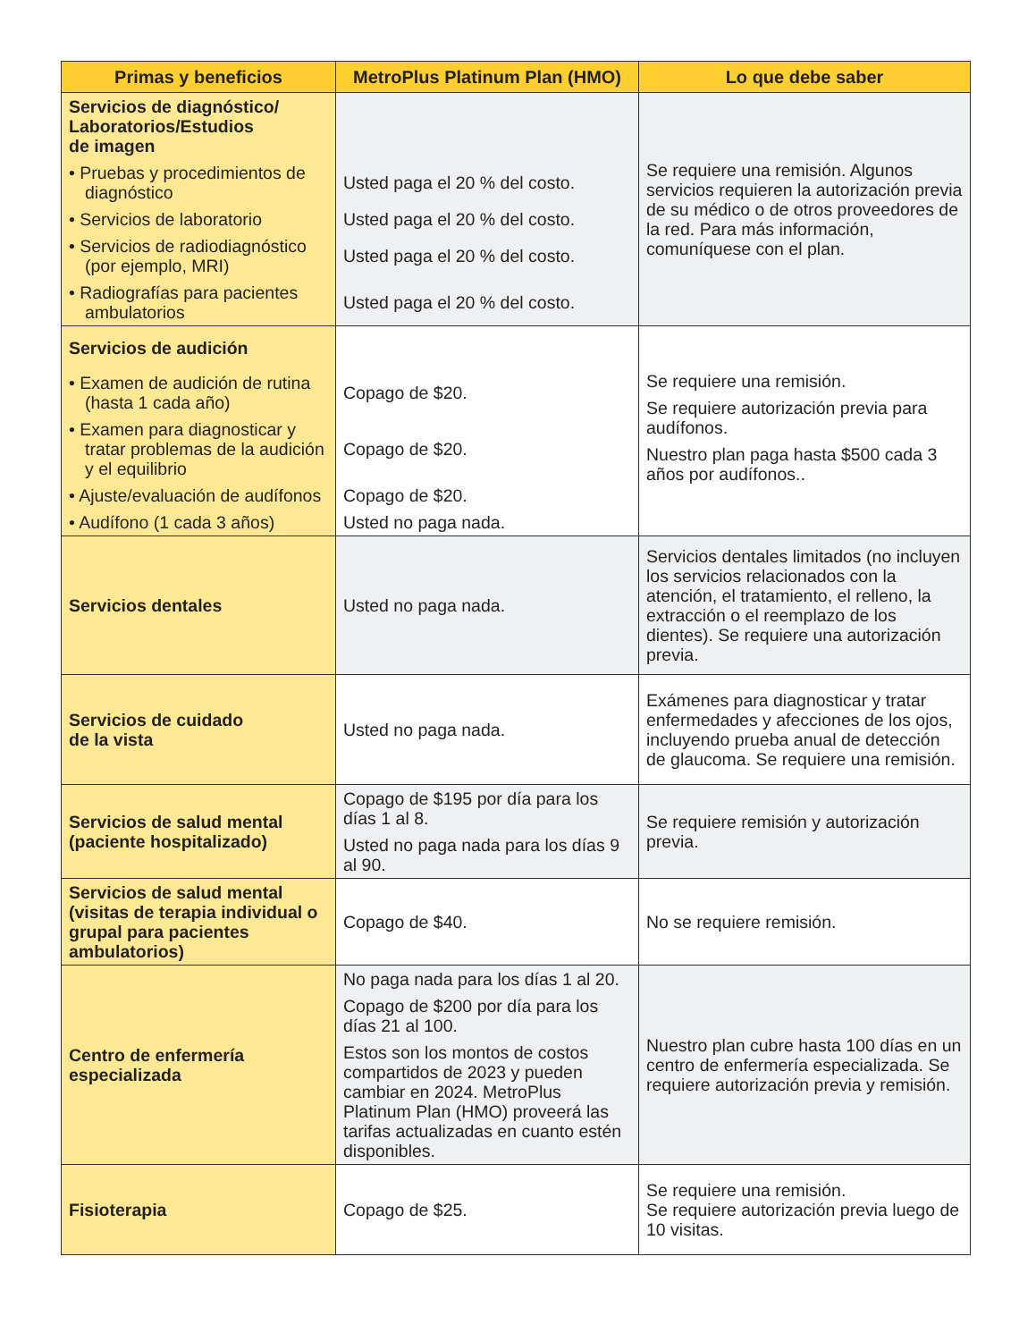| Primas y beneficios | MetroPlus Platinum Plan (HMO) | Lo que debe saber |
| --- | --- | --- |
| Servicios de diagnóstico/ Laboratorios/Estudios de imagen | | Se requiere una remisión. Algunos servicios requieren la autorización previa de su médico o de otros proveedores de la red. Para más información, comuníquese con el plan. |
| • Pruebas y procedimientos de diagnóstico | Usted paga el 20 % del costo. | |
| • Servicios de laboratorio | Usted paga el 20 % del costo. | |
| • Servicios de radiodiagnóstico (por ejemplo, MRI) | Usted paga el 20 % del costo. | |
| • Radiografías para pacientes ambulatorios | Usted paga el 20 % del costo. | |
| Servicios de audición | | Se requiere una remisión. Se requiere autorización previa para audífonos. Nuestro plan paga hasta $500 cada 3 años por audífonos.. |
| • Examen de audición de rutina (hasta 1 cada año) | Copago de $20. | |
| • Examen para diagnosticar y tratar problemas de la audición y el equilibrio | Copago de $20. | |
| • Ajuste/evaluación de audífonos | Copago de $20. | |
| • Audífono (1 cada 3 años) | Usted no paga nada. | |
| Servicios dentales | Usted no paga nada. | Servicios dentales limitados (no incluyen los servicios relacionados con la atención, el tratamiento, el relleno, la extracción o el reemplazo de los dientes). Se requiere una autorización previa. |
| Servicios de cuidado de la vista | Usted no paga nada. | Exámenes para diagnosticar y tratar enfermedades y afecciones de los ojos, incluyendo prueba anual de detección de glaucoma. Se requiere una remisión. |
| Servicios de salud mental (paciente hospitalizado) | Copago de $195 por día para los días 1 al 8. Usted no paga nada para los días 9 al 90. | Se requiere remisión y autorización previa. |
| Servicios de salud mental (visitas de terapia individual o grupal para pacientes ambulatorios) | Copago de $40. | No se requiere remisión. |
| Centro de enfermería especializada | No paga nada para los días 1 al 20. Copago de $200 por día para los días 21 al 100. Estos son los montos de costos compartidos de 2023 y pueden cambiar en 2024. MetroPlus Platinum Plan (HMO) proveerá las tarifas actualizadas en cuanto estén disponibles. | Nuestro plan cubre hasta 100 días en un centro de enfermería especializada. Se requiere autorización previa y remisión. |
| Fisioterapia | Copago de $25. | Se requiere una remisión. Se requiere autorización previa luego de 10 visitas. |